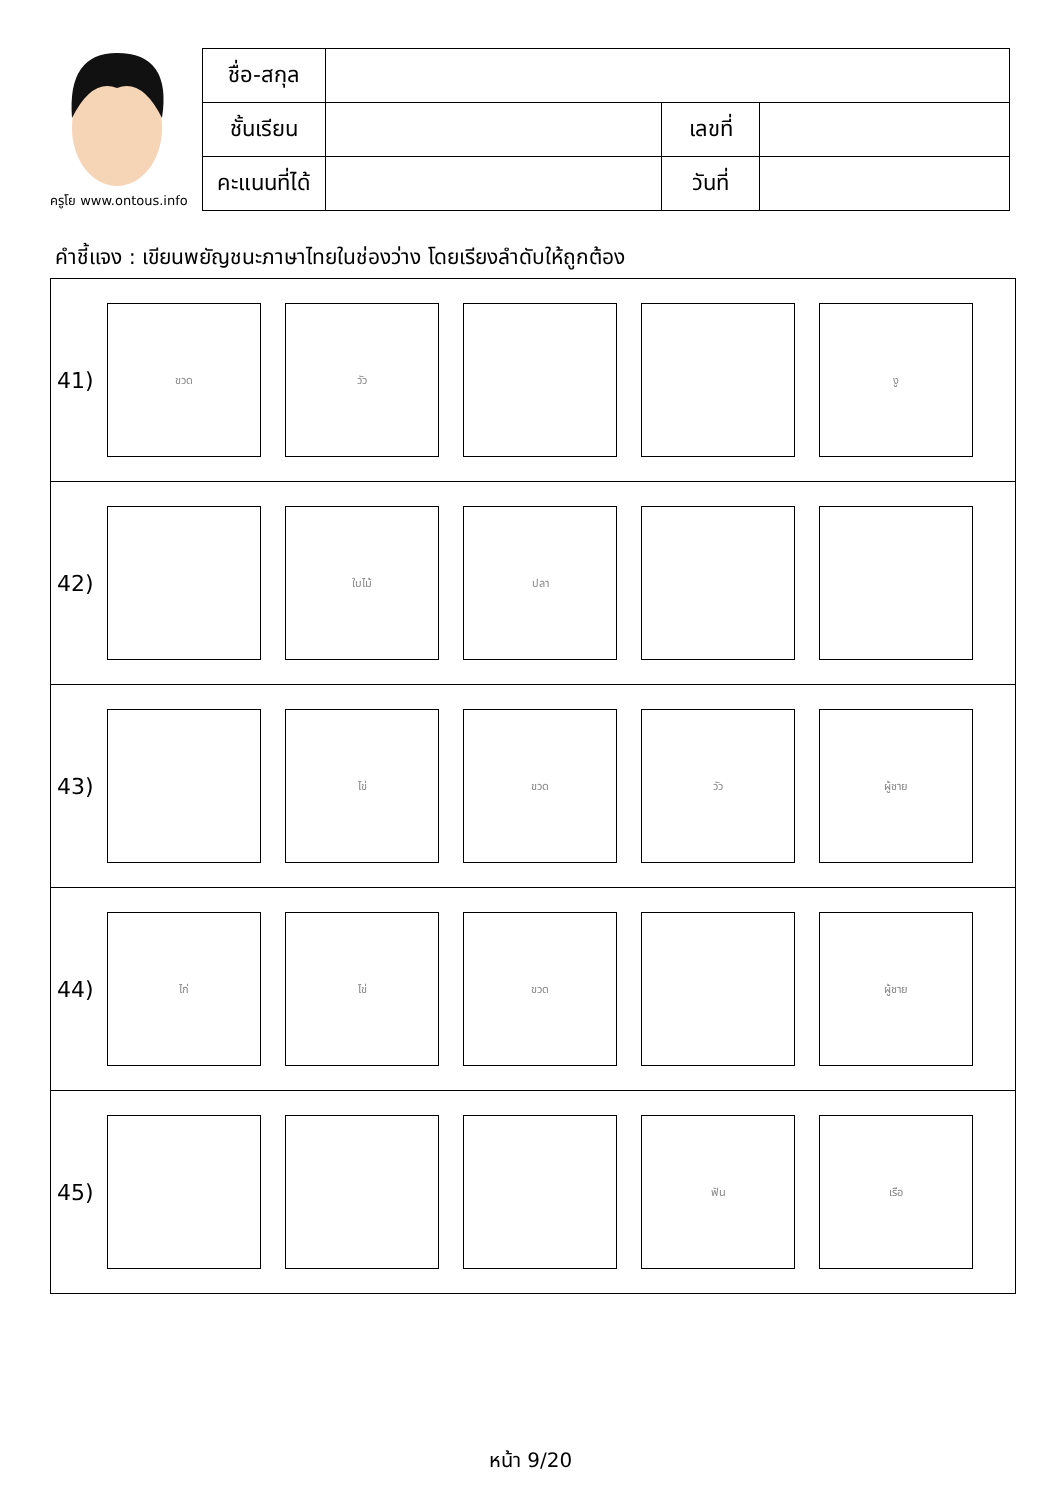ครูโย www.ontous.info
| ชื่อ-สกุล | | | |
| ชั้นเรียน | | เลขที่ | |
| คะแนนที่ได้ | | วันที่ | |
คำชี้แจง : เขียนพยัญชนะภาษาไทยในช่องว่าง โดยเรียงลำดับให้ถูกต้อง
41)
ขวด วัว งู
42)
ใบไม้ ปลา
43)
ไข่ ขวด วัว ผู้ชาย
44)
ไก่ ไข่ ขวด ผู้ชาย
45)
ฟัน เรือ
หน้า 9/20